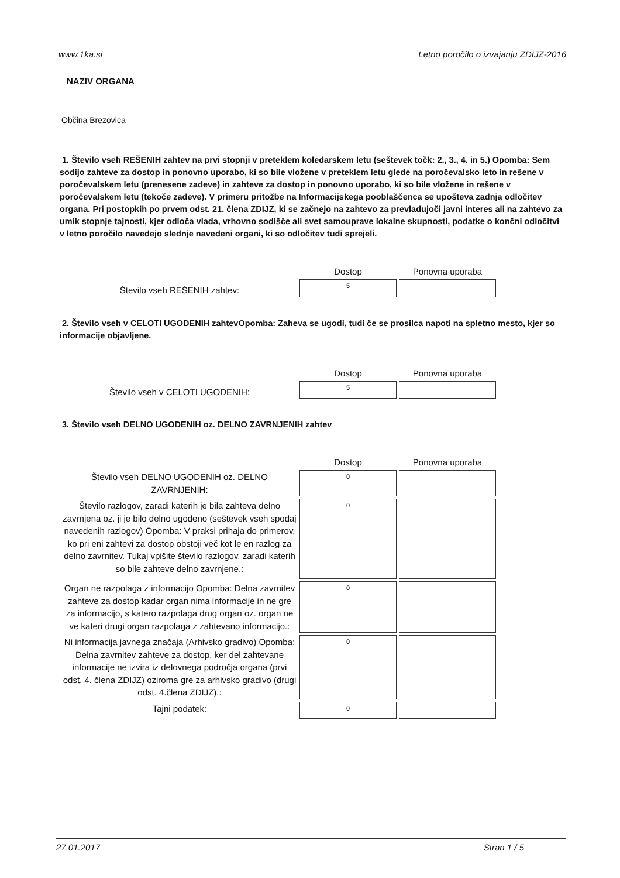www.1ka.si Letno poročilo o izvajanju ZDIJZ-2016
NAZIV ORGANA
Občina Brezovica
1. Število vseh REŠENIH zahtev na prvi stopnji v preteklem koledarskem letu (seštevek točk: 2., 3., 4. in 5.) Opomba: Sem sodijo zahteve za dostop in ponovno uporabo, ki so bile vložene v preteklem letu glede na poročevalsko leto in rešene v poročevalskem letu (prenesene zadeve) in zahteve za dostop in ponovno uporabo, ki so bile vložene in rešene v poročevalskem letu (tekoče zadeve). V primeru pritožbe na Informacijskega pooblaščenca se upošteva zadnja odločitev organa. Pri postopkih po prvem odst. 21. člena ZDIJZ, ki se začnejo na zahtevo za prevladujoči javni interes ali na zahtevo za umik stopnje tajnosti, kjer odloča vlada, vrhovno sodišče ali svet samouprave lokalne skupnosti, podatke o končni odločitvi v letno poročilo navedejo slednje navedeni organi, ki so odločitev tudi sprejeli.
| | Dostop | Ponovna uporaba |
| --- | --- | --- |
| Število vseh REŠENIH zahtev: | 5 | |
2. Število vseh v CELOTI UGODENIH zahtevOpomba: Zaheva se ugodi, tudi če se prosilca napoti na spletno mesto, kjer so informacije objavljene.
| | Dostop | Ponovna uporaba |
| --- | --- | --- |
| Število vseh v CELOTI UGODENIH: | 5 | |
3. Število vseh DELNO UGODENIH oz. DELNO ZAVRNJENIH zahtev
| | Dostop | Ponovna uporaba |
| --- | --- | --- |
| Število vseh DELNO UGODENIH oz. DELNO ZAVRNJENIH: | 0 | |
| Število razlogov, zaradi katerih je bila zahteva delno zavrnjena oz. ji je bilo delno ugodeno (seštevek vseh spodaj navedenih razlogov) Opomba: V praksi prihaja do primerov, ko pri eni zahtevi za dostop obstoji več kot le en razlog za delno zavrnitev. Tukaj vpišite število razlogov, zaradi katerih so bile zahteve delno zavrnjene.: | 0 | |
| Organ ne razpolaga z informacijo Opomba: Delna zavrnitev zahteve za dostop kadar organ nima informacije in ne gre za informacijo, s katero razpolaga drug organ oz. organ ne ve kateri drugi organ razpolaga z zahtevano informacijo.: | 0 | |
| Ni informacija javnega značaja (Arhivsko gradivo) Opomba: Delna zavrnitev zahteve za dostop, ker del zahtevane informacije ne izvira iz delovnega področja organa (prvi odst. 4. člena ZDIJZ) oziroma gre za arhivsko gradivo (drugi odst. 4.člena ZDIJZ).: | 0 | |
| Tajni podatek: | 0 | |
27.01.2017 Stran 1 / 5